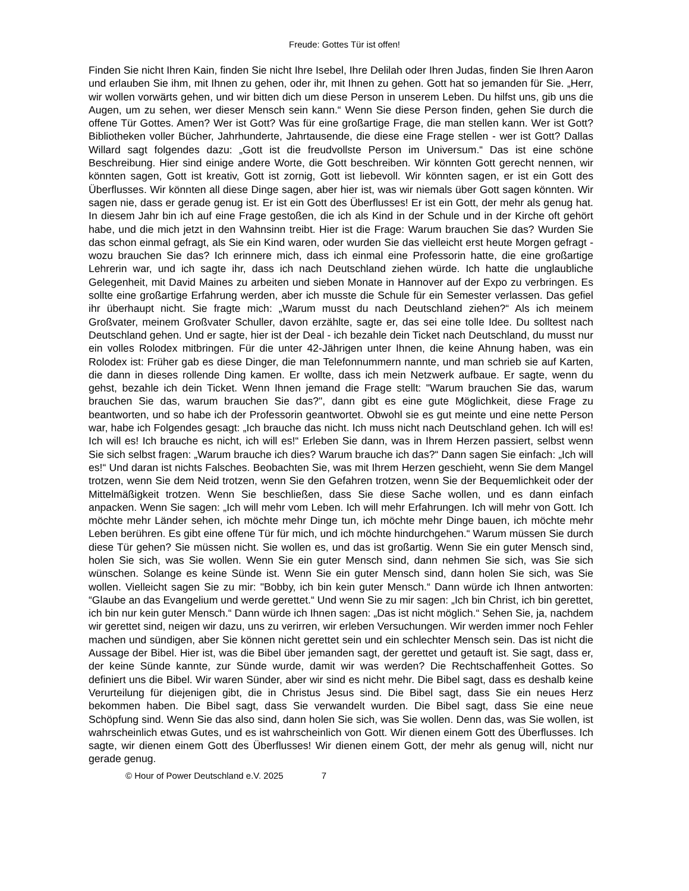Freude: Gottes Tür ist offen!
Finden Sie nicht Ihren Kain, finden Sie nicht Ihre Isebel, Ihre Delilah oder Ihren Judas, finden Sie Ihren Aaron und erlauben Sie ihm, mit Ihnen zu gehen, oder ihr, mit Ihnen zu gehen. Gott hat so jemanden für Sie. „Herr, wir wollen vorwärts gehen, und wir bitten dich um diese Person in unserem Leben. Du hilfst uns, gib uns die Augen, um zu sehen, wer dieser Mensch sein kann.“ Wenn Sie diese Person finden, gehen Sie durch die offene Tür Gottes. Amen? Wer ist Gott? Was für eine großartige Frage, die man stellen kann. Wer ist Gott? Bibliotheken voller Bücher, Jahrhunderte, Jahrtausende, die diese eine Frage stellen - wer ist Gott? Dallas Willard sagt folgendes dazu: „Gott ist die freudvollste Person im Universum.“ Das ist eine schöne Beschreibung. Hier sind einige andere Worte, die Gott beschreiben. Wir könnten Gott gerecht nennen, wir könnten sagen, Gott ist kreativ, Gott ist zornig, Gott ist liebevoll. Wir könnten sagen, er ist ein Gott des Überflusses. Wir könnten all diese Dinge sagen, aber hier ist, was wir niemals über Gott sagen könnten. Wir sagen nie, dass er gerade genug ist. Er ist ein Gott des Überflusses! Er ist ein Gott, der mehr als genug hat. In diesem Jahr bin ich auf eine Frage gestoßen, die ich als Kind in der Schule und in der Kirche oft gehört habe, und die mich jetzt in den Wahnsinn treibt. Hier ist die Frage: Warum brauchen Sie das? Wurden Sie das schon einmal gefragt, als Sie ein Kind waren, oder wurden Sie das vielleicht erst heute Morgen gefragt - wozu brauchen Sie das? Ich erinnere mich, dass ich einmal eine Professorin hatte, die eine großartige Lehrerin war, und ich sagte ihr, dass ich nach Deutschland ziehen würde. Ich hatte die unglaubliche Gelegenheit, mit David Maines zu arbeiten und sieben Monate in Hannover auf der Expo zu verbringen. Es sollte eine großartige Erfahrung werden, aber ich musste die Schule für ein Semester verlassen. Das gefiel ihr überhaupt nicht. Sie fragte mich: „Warum musst du nach Deutschland ziehen?“ Als ich meinem Großvater, meinem Großvater Schuller, davon erzählte, sagte er, das sei eine tolle Idee. Du solltest nach Deutschland gehen. Und er sagte, hier ist der Deal - ich bezahle dein Ticket nach Deutschland, du musst nur ein volles Rolodex mitbringen. Für die unter 42-Jährigen unter Ihnen, die keine Ahnung haben, was ein Rolodex ist: Früher gab es diese Dinger, die man Telefonnummern nannte, und man schrieb sie auf Karten, die dann in dieses rollende Ding kamen. Er wollte, dass ich mein Netzwerk aufbaue. Er sagte, wenn du gehst, bezahle ich dein Ticket. Wenn Ihnen jemand die Frage stellt: "Warum brauchen Sie das, warum brauchen Sie das, warum brauchen Sie das?", dann gibt es eine gute Möglichkeit, diese Frage zu beantworten, und so habe ich der Professorin geantwortet. Obwohl sie es gut meinte und eine nette Person war, habe ich Folgendes gesagt: „Ich brauche das nicht. Ich muss nicht nach Deutschland gehen. Ich will es! Ich will es! Ich brauche es nicht, ich will es!“ Erleben Sie dann, was in Ihrem Herzen passiert, selbst wenn Sie sich selbst fragen: „Warum brauche ich dies? Warum brauche ich das?“ Dann sagen Sie einfach: „Ich will es!“ Und daran ist nichts Falsches. Beobachten Sie, was mit Ihrem Herzen geschieht, wenn Sie dem Mangel trotzen, wenn Sie dem Neid trotzen, wenn Sie den Gefahren trotzen, wenn Sie der Bequemlichkeit oder der Mittelmäßigkeit trotzen. Wenn Sie beschließen, dass Sie diese Sache wollen, und es dann einfach anpacken. Wenn Sie sagen: „Ich will mehr vom Leben. Ich will mehr Erfahrungen. Ich will mehr von Gott. Ich möchte mehr Länder sehen, ich möchte mehr Dinge tun, ich möchte mehr Dinge bauen, ich möchte mehr Leben berühren. Es gibt eine offene Tür für mich, und ich möchte hindurchgehen.“ Warum müssen Sie durch diese Tür gehen? Sie müssen nicht. Sie wollen es, und das ist großartig. Wenn Sie ein guter Mensch sind, holen Sie sich, was Sie wollen. Wenn Sie ein guter Mensch sind, dann nehmen Sie sich, was Sie sich wünschen. Solange es keine Sünde ist. Wenn Sie ein guter Mensch sind, dann holen Sie sich, was Sie wollen. Vielleicht sagen Sie zu mir: "Bobby, ich bin kein guter Mensch.“ Dann würde ich Ihnen antworten: “Glaube an das Evangelium und werde gerettet.“ Und wenn Sie zu mir sagen: „Ich bin Christ, ich bin gerettet, ich bin nur kein guter Mensch.“ Dann würde ich Ihnen sagen: „Das ist nicht möglich.“ Sehen Sie, ja, nachdem wir gerettet sind, neigen wir dazu, uns zu verirren, wir erleben Versuchungen. Wir werden immer noch Fehler machen und sündigen, aber Sie können nicht gerettet sein und ein schlechter Mensch sein. Das ist nicht die Aussage der Bibel. Hier ist, was die Bibel über jemanden sagt, der gerettet und getauft ist. Sie sagt, dass er, der keine Sünde kannte, zur Sünde wurde, damit wir was werden? Die Rechtschaffenheit Gottes. So definiert uns die Bibel. Wir waren Sünder, aber wir sind es nicht mehr. Die Bibel sagt, dass es deshalb keine Verurteilung für diejenigen gibt, die in Christus Jesus sind. Die Bibel sagt, dass Sie ein neues Herz bekommen haben. Die Bibel sagt, dass Sie verwandelt wurden. Die Bibel sagt, dass Sie eine neue Schöpfung sind. Wenn Sie das also sind, dann holen Sie sich, was Sie wollen. Denn das, was Sie wollen, ist wahrscheinlich etwas Gutes, und es ist wahrscheinlich von Gott. Wir dienen einem Gott des Überflusses. Ich sagte, wir dienen einem Gott des Überflusses! Wir dienen einem Gott, der mehr als genug will, nicht nur gerade genug.
© Hour of Power Deutschland e.V. 2025 7